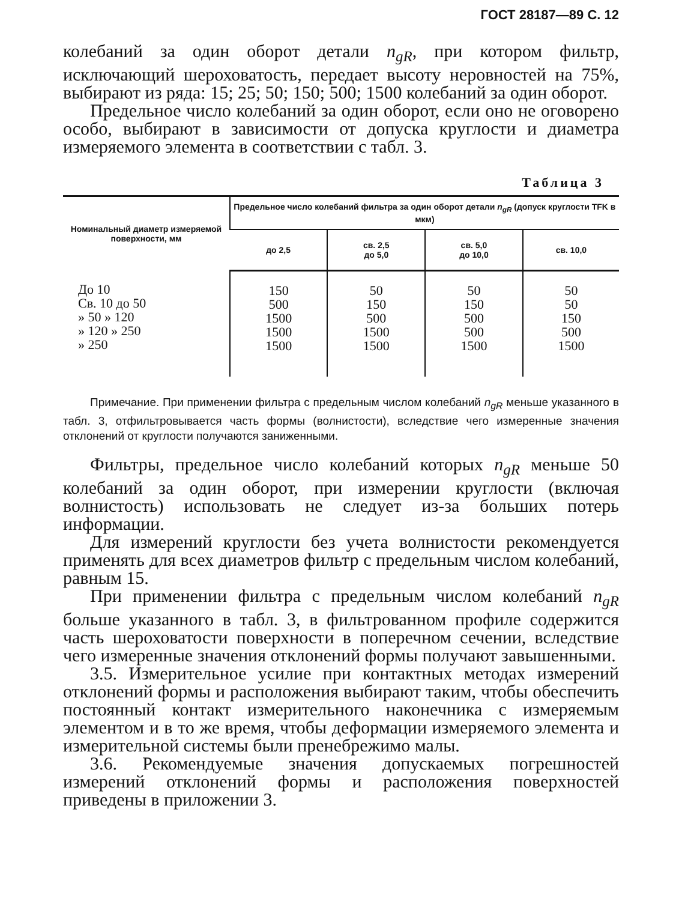ГОСТ 28187—89 С. 12
колебаний за один оборот детали n<sub>gR</sub>, при котором фильтр, исключающий шероховатость, передает высоту неровностей на 75%, выбирают из ряда: 15; 25; 50; 150; 500; 1500 колебаний за один оборот.
Предельное число колебаний за один оборот, если оно не оговорено особо, выбирают в зависимости от допуска круглости и диаметра измеряемого элемента в соответствии с табл. 3.
Таблица 3
| Номинальный диаметр измеряемой поверхности, мм | Предельное число колебаний фильтра за один оборот детали n<sub>gR</sub> (допуск круглости TFK в мкм) | | | |
| --- | --- | --- | --- | --- |
| | до 2,5 | св. 2,5 до 5,0 | св. 5,0 до 10,0 | св. 10,0 |
| До 10 Св. 10 до 50 » 50 » 120 » 120 » 250 » 250 | 150 500 1500 1500 1500 | 50 150 500 1500 1500 | 50 150 500 500 1500 | 50 50 150 500 1500 |
Примечание. При применении фильтра с предельным числом колебаний n<sub>gR</sub> меньше указанного в табл. 3, отфильтровывается часть формы (волнистости), вследствие чего измеренные значения отклонений от круглости получаются заниженными.
Фильтры, предельное число колебаний которых n<sub>gR</sub> меньше 50 колебаний за один оборот, при измерении круглости (включая волнистость) использовать не следует из-за больших потерь информации.
Для измерений круглости без учета волнистости рекомендуется применять для всех диаметров фильтр с предельным числом колебаний, равным 15.
При применении фильтра с предельным числом колебаний n<sub>gR</sub> больше указанного в табл. 3, в фильтрованном профиле содержится часть шероховатости поверхности в поперечном сечении, вследствие чего измеренные значения отклонений формы получают завышенными.
3.5. Измерительное усилие при контактных методах измерений отклонений формы и расположения выбирают таким, чтобы обеспечить постоянный контакт измерительного наконечника с измеряемым элементом и в то же время, чтобы деформации измеряемого элемента и измерительной системы были пренебрежимо малы.
3.6. Рекомендуемые значения допускаемых погрешностей измерений отклонений формы и расположения поверхностей приведены в приложении 3.